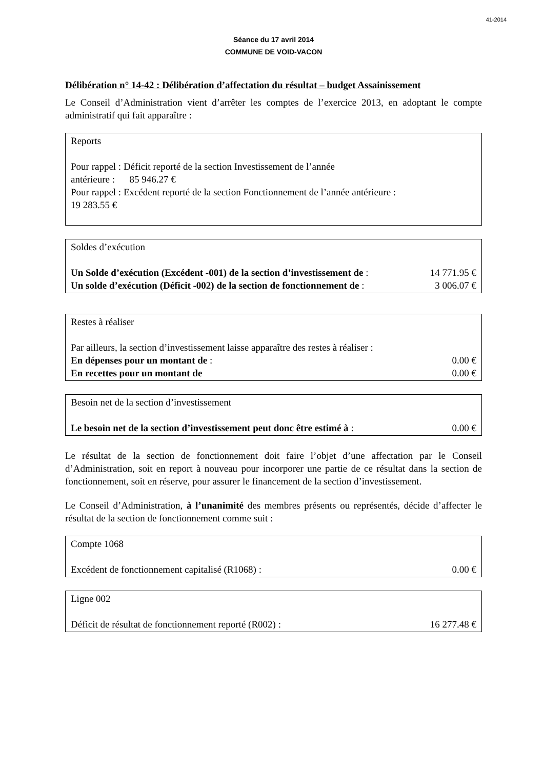41-2014
Séance du 17 avril 2014
COMMUNE DE VOID-VACON
Délibération n° 14-42 : Délibération d’affectation du résultat – budget Assainissement
Le Conseil d’Administration vient d’arrêter les comptes de l’exercice 2013, en adoptant le compte administratif qui fait apparaître :
Reports
Pour rappel : Déficit reporté de la section Investissement de l’année
antérieure : 85 946.27 €
Pour rappel : Excédent reporté de la section Fonctionnement de l’année antérieure :
19 283.55 €
Soldes d’exécution
Un Solde d’exécution (Excédent -001) de la section d’investissement de : 14 771.95 €
Un solde d’exécution (Déficit -002) de la section de fonctionnement de : 3 006.07 €
Restes à réaliser
Par ailleurs, la section d’investissement laisse apparaître des restes à réaliser :
En dépenses pour un montant de : 0.00 €
En recettes pour un montant de 0.00 €
Besoin net de la section d’investissement
Le besoin net de la section d’investissement peut donc être estimé à : 0.00 €
Le résultat de la section de fonctionnement doit faire l’objet d’une affectation par le Conseil d’Administration, soit en report à nouveau pour incorporer une partie de ce résultat dans la section de fonctionnement, soit en réserve, pour assurer le financement de la section d’investissement.
Le Conseil d’Administration, à l’unanimité des membres présents ou représentés, décide d’affecter le résultat de la section de fonctionnement comme suit :
Compte 1068
Excédent de fonctionnement capitalisé (R1068) : 0.00 €
Ligne 002
Déficit de résultat de fonctionnement reporté (R002) : 16 277.48 €